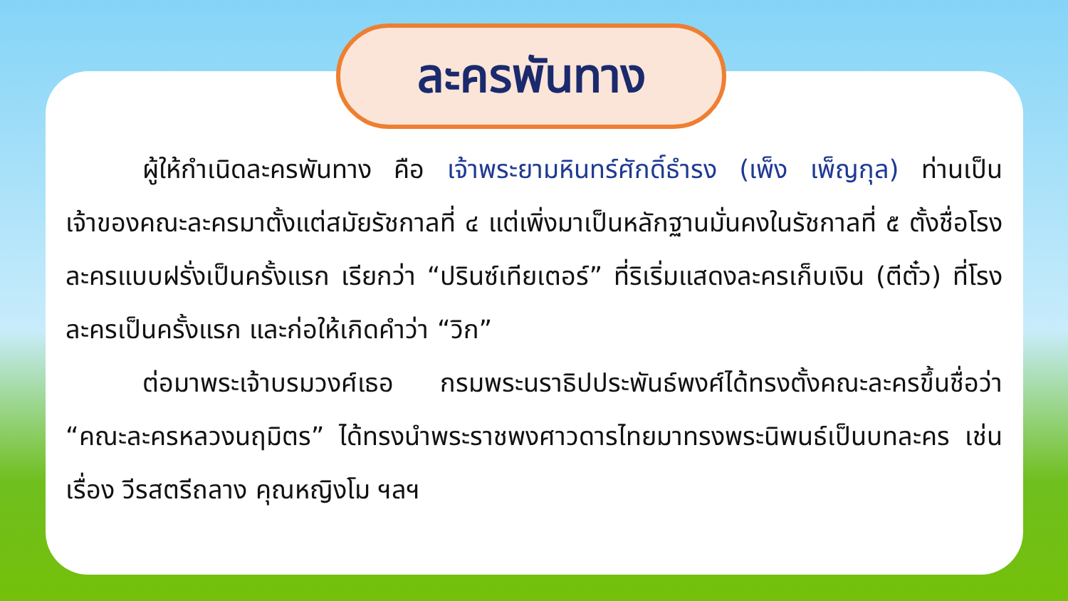ละครพันทาง
ผู้ให้กำเนิดละครพันทาง คือ เจ้าพระยามหินทร์ศักดิ์ธำรง (เพ็ง เพ็ญกุล) ท่านเป็นเจ้าของคณะละครมาตั้งแต่สมัยรัชกาลที่ ๔ แต่เพิ่งมาเป็นหลักฐานมั่นคงในรัชกาลที่ ๕ ตั้งชื่อโรงละครแบบฝรั่งเป็นครั้งแรก เรียกว่า “ปรินซ์เทียเตอร์” ที่ริเริ่มแสดงละครเก็บเงิน (ตีตั๋ว) ที่โรงละครเป็นครั้งแรก และก่อให้เกิดคำว่า “วิก”
ต่อมาพระเจ้าบรมวงศ์เธอ กรมพระนราธิปประพันธ์พงศ์ได้ทรงตั้งคณะละครขึ้นชื่อว่า “คณะละครหลวงนฤมิตร” ได้ทรงนำพระราชพงศาวดารไทยมาทรงพระนิพนธ์เป็นบทละคร เช่น เรื่อง วีรสตรีถลาง คุณหญิงโม ฯลฯ